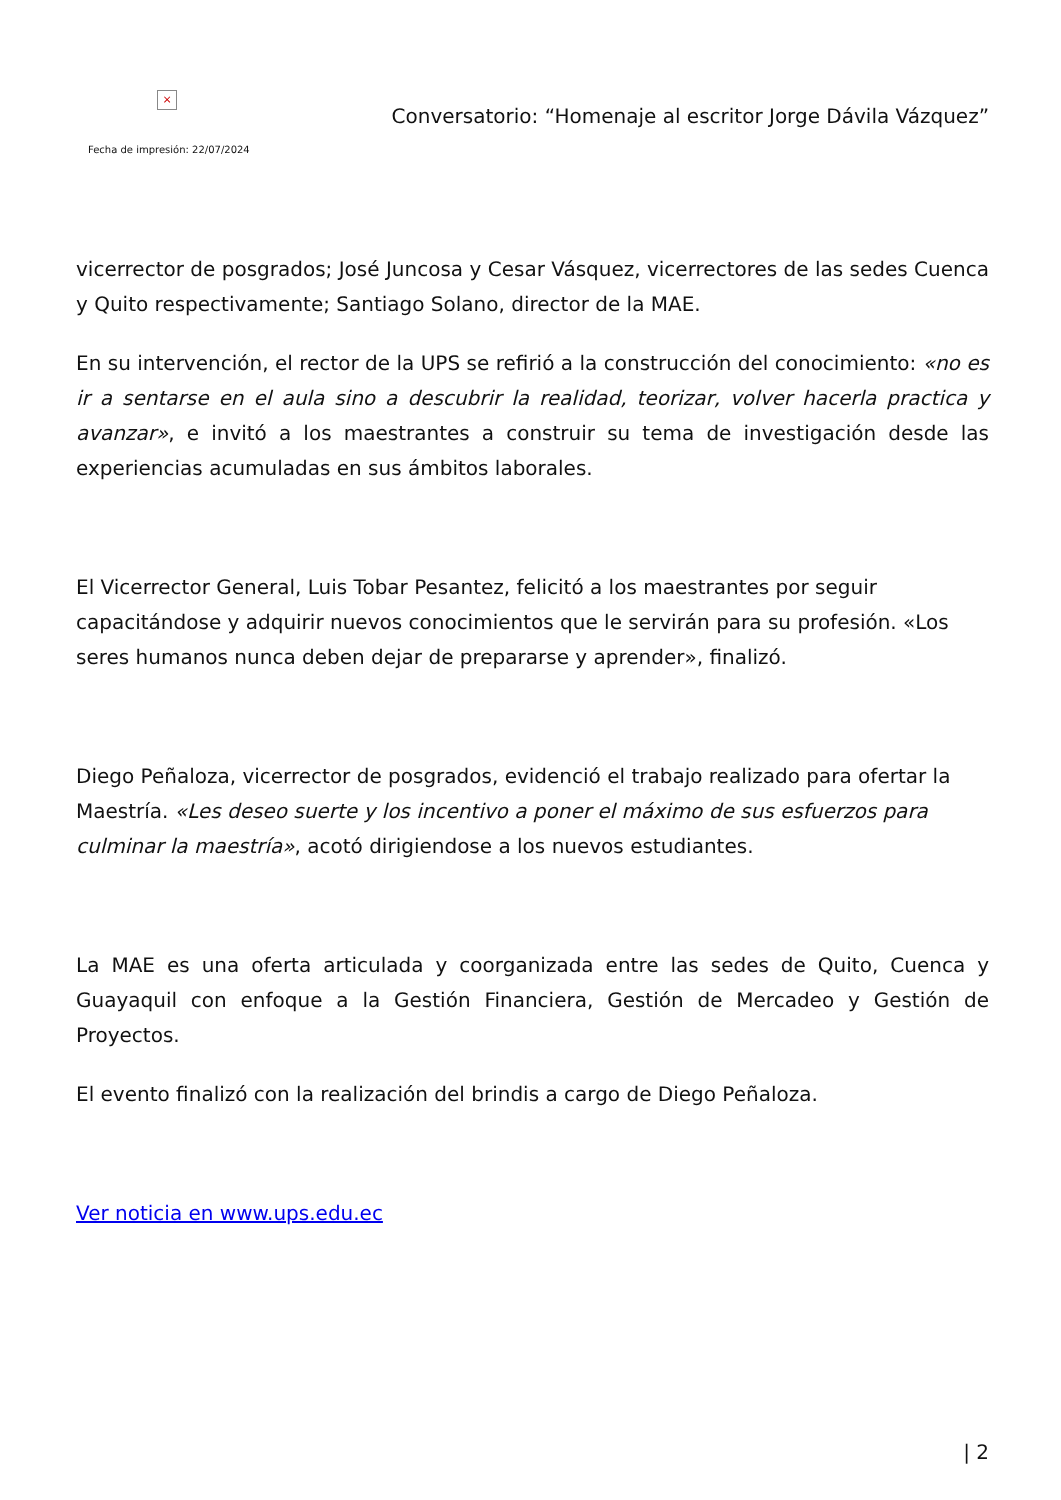×
Conversatorio: “Homenaje al escritor Jorge Dávila Vázquez”
Fecha de impresión: 22/07/2024
vicerrector de posgrados; José Juncosa y Cesar Vásquez, vicerrectores de las sedes Cuenca y Quito respectivamente; Santiago Solano, director de la MAE.
En su intervención, el rector de la UPS se refirió a la construcción del conocimiento: «no es ir a sentarse en el aula sino a descubrir la realidad, teorizar, volver hacerla practica y avanzar», e invitó a los maestrantes a construir su tema de investigación desde las experiencias acumuladas en sus ámbitos laborales.
El Vicerrector General, Luis Tobar Pesantez, felicitó a los maestrantes por seguir capacitándose y adquirir nuevos conocimientos que le servirán para su profesión. «Los seres humanos nunca deben dejar de prepararse y aprender», finalizó.
Diego Peñaloza, vicerrector de posgrados, evidenció el trabajo realizado para ofertar la Maestría. «Les deseo suerte y los incentivo a poner el máximo de sus esfuerzos para culminar la maestría», acotó dirigiendose a los nuevos estudiantes.
La MAE es una oferta articulada y coorganizada entre las sedes de Quito, Cuenca y Guayaquil con enfoque a la Gestión Financiera, Gestión de Mercadeo y Gestión de Proyectos.
El evento finalizó con la realización del brindis a cargo de Diego Peñaloza.
Ver noticia en www.ups.edu.ec
| 2